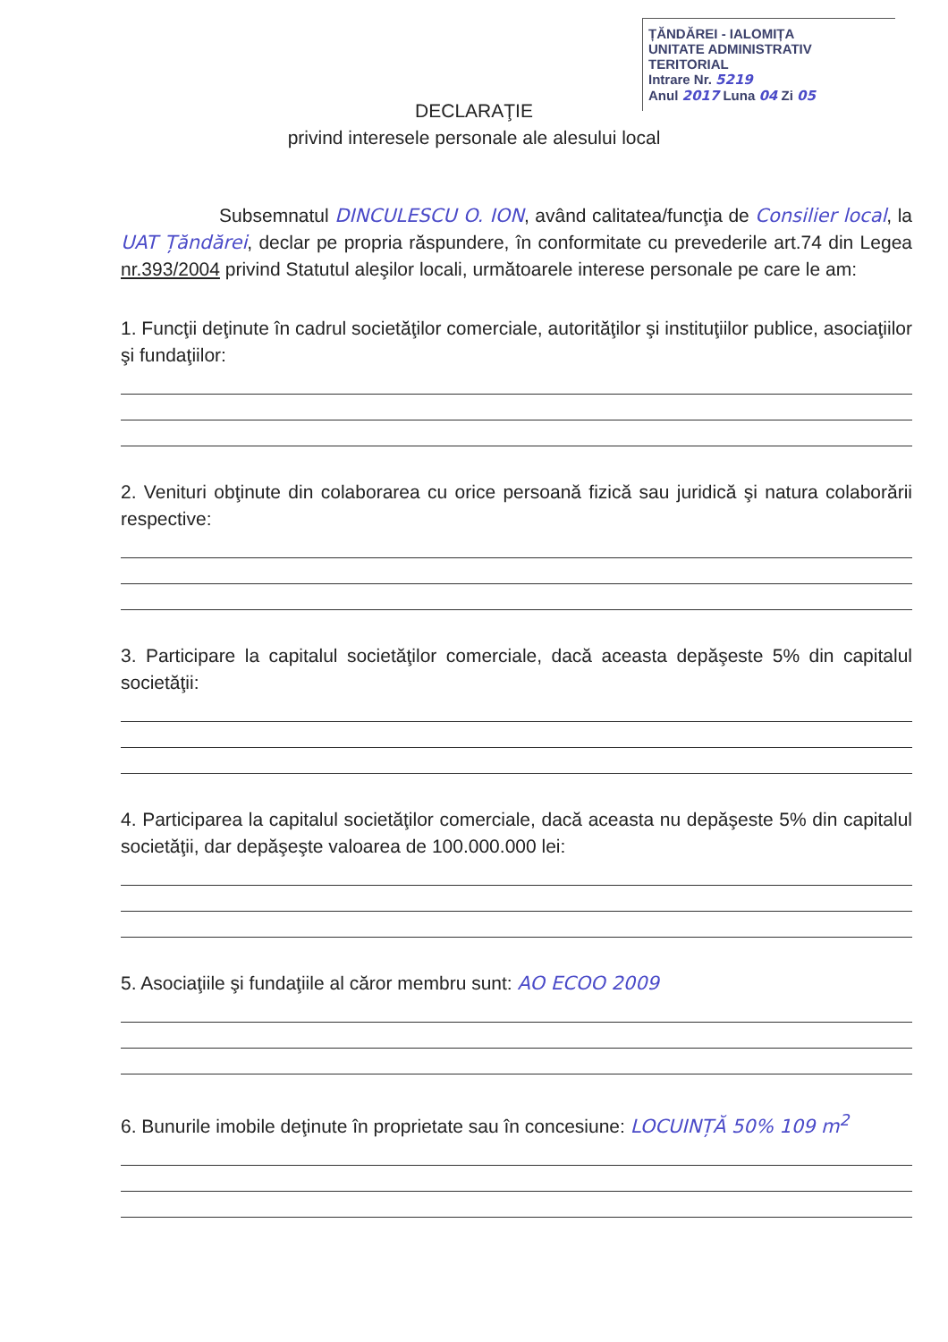ȚĂNDĂREI - IALOMIȚA
UNITATE ADMINISTRATIV TERITORIAL
Intrare Nr. 5219
Anul 2017 Luna 04 Zi 05
DECLARAŢIE
privind interesele personale ale alesului local
Subsemnatul DINCULESCU O. ION, având calitatea/funcţia de Consilier local, la UAT Țăndărei, declar pe propria răspundere, în conformitate cu prevederile art.74 din Legea nr.393/2004 privind Statutul aleşilor locali, următoarele interese personale pe care le am:
1. Funcţii deţinute în cadrul societăţilor comerciale, autorităţilor şi instituţiilor publice, asociaţiilor şi fundaţiilor:
2. Venituri obţinute din colaborarea cu orice persoană fizică sau juridică şi natura colaborării respective:
3. Participare la capitalul societăţilor comerciale, dacă aceasta depăşeste 5% din capitalul societăţii:
4. Participarea la capitalul societăţilor comerciale, dacă aceasta nu depăşeste 5% din capitalul societăţii, dar depăşeşte valoarea de 100.000.000 lei:
5. Asociaţiile şi fundaţiile al căror membru sunt: AO ECOO 2009
6. Bunurile imobile deţinute în proprietate sau în concesiune: LOCUINȚĂ 50% 109 m<sup>2</sup>